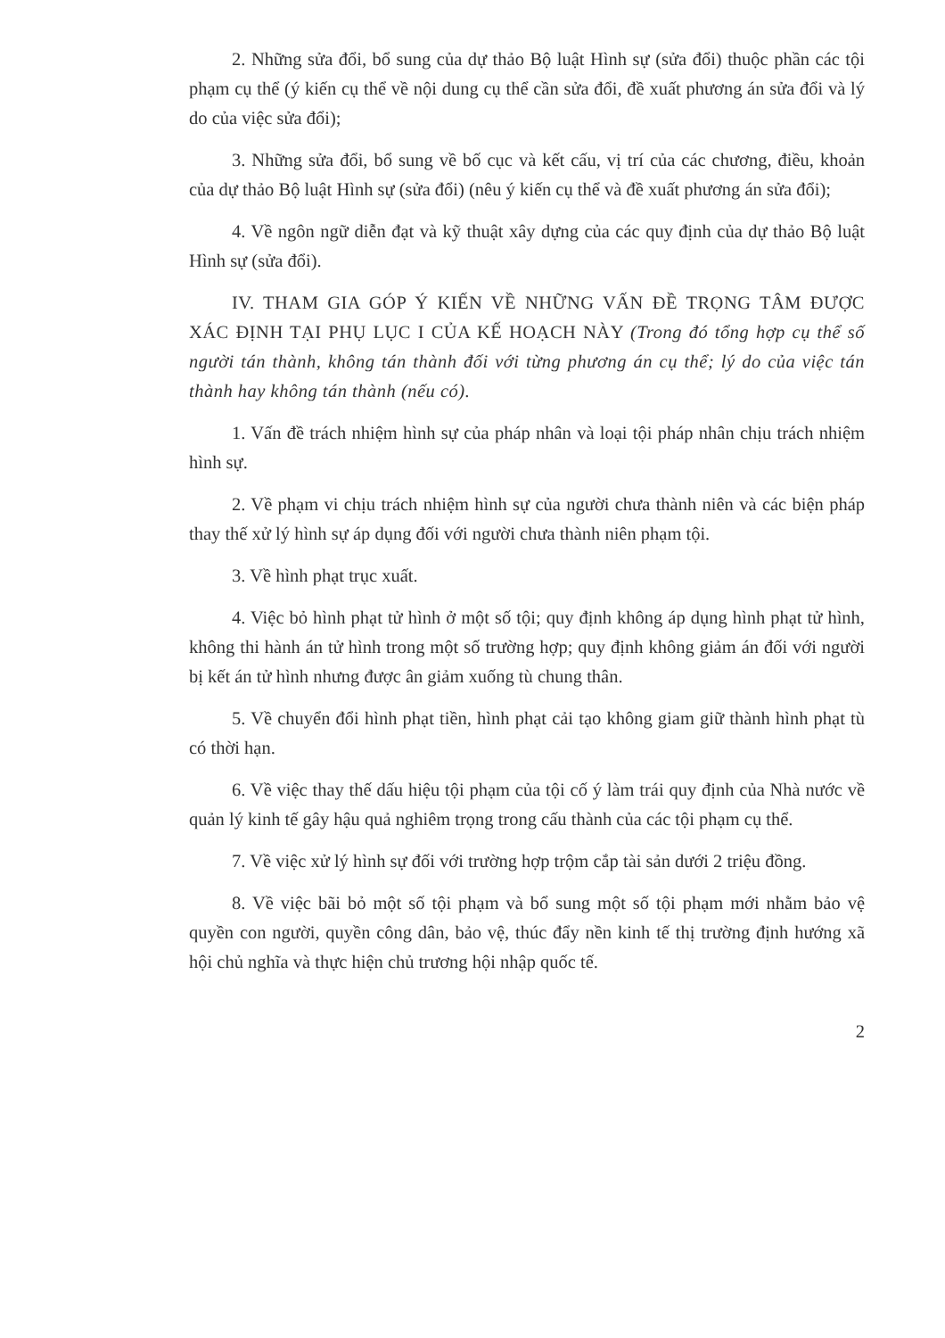2. Những sửa đổi, bổ sung của dự thảo Bộ luật Hình sự (sửa đổi) thuộc phần các tội phạm cụ thể (ý kiến cụ thể về nội dung cụ thể cần sửa đổi, đề xuất phương án sửa đổi và lý do của việc sửa đổi);
3. Những sửa đổi, bổ sung về bố cục và kết cấu, vị trí của các chương, điều, khoản của dự thảo Bộ luật Hình sự (sửa đổi) (nêu ý kiến cụ thể và đề xuất phương án sửa đổi);
4. Về ngôn ngữ diễn đạt và kỹ thuật xây dựng của các quy định của dự thảo Bộ luật Hình sự (sửa đổi).
IV. THAM GIA GÓP Ý KIẾN VỀ NHỮNG VẤN ĐỀ TRỌNG TÂM ĐƯỢC XÁC ĐỊNH TẠI PHỤ LỤC I CỦA KẾ HOẠCH NÀY (Trong đó tổng hợp cụ thể số người tán thành, không tán thành đối với từng phương án cụ thể; lý do của việc tán thành hay không tán thành (nếu có).
1. Vấn đề trách nhiệm hình sự của pháp nhân và loại tội pháp nhân chịu trách nhiệm hình sự.
2. Về phạm vi chịu trách nhiệm hình sự của người chưa thành niên và các biện pháp thay thế xử lý hình sự áp dụng đối với người chưa thành niên phạm tội.
3. Về hình phạt trục xuất.
4. Việc bỏ hình phạt tử hình ở một số tội; quy định không áp dụng hình phạt tử hình, không thi hành án tử hình trong một số trường hợp; quy định không giảm án đối với người bị kết án tử hình nhưng được ân giảm xuống tù chung thân.
5. Về chuyển đổi hình phạt tiền, hình phạt cải tạo không giam giữ thành hình phạt tù có thời hạn.
6. Về việc thay thế dấu hiệu tội phạm của tội cố ý làm trái quy định của Nhà nước về quản lý kinh tế gây hậu quả nghiêm trọng trong cấu thành của các tội phạm cụ thể.
7. Về việc xử lý hình sự đối với trường hợp trộm cắp tài sản dưới 2 triệu đồng.
8. Về việc bãi bỏ một số tội phạm và bổ sung một số tội phạm mới nhằm bảo vệ quyền con người, quyền công dân, bảo vệ, thúc đẩy nền kinh tế thị trường định hướng xã hội chủ nghĩa và thực hiện chủ trương hội nhập quốc tế.
2